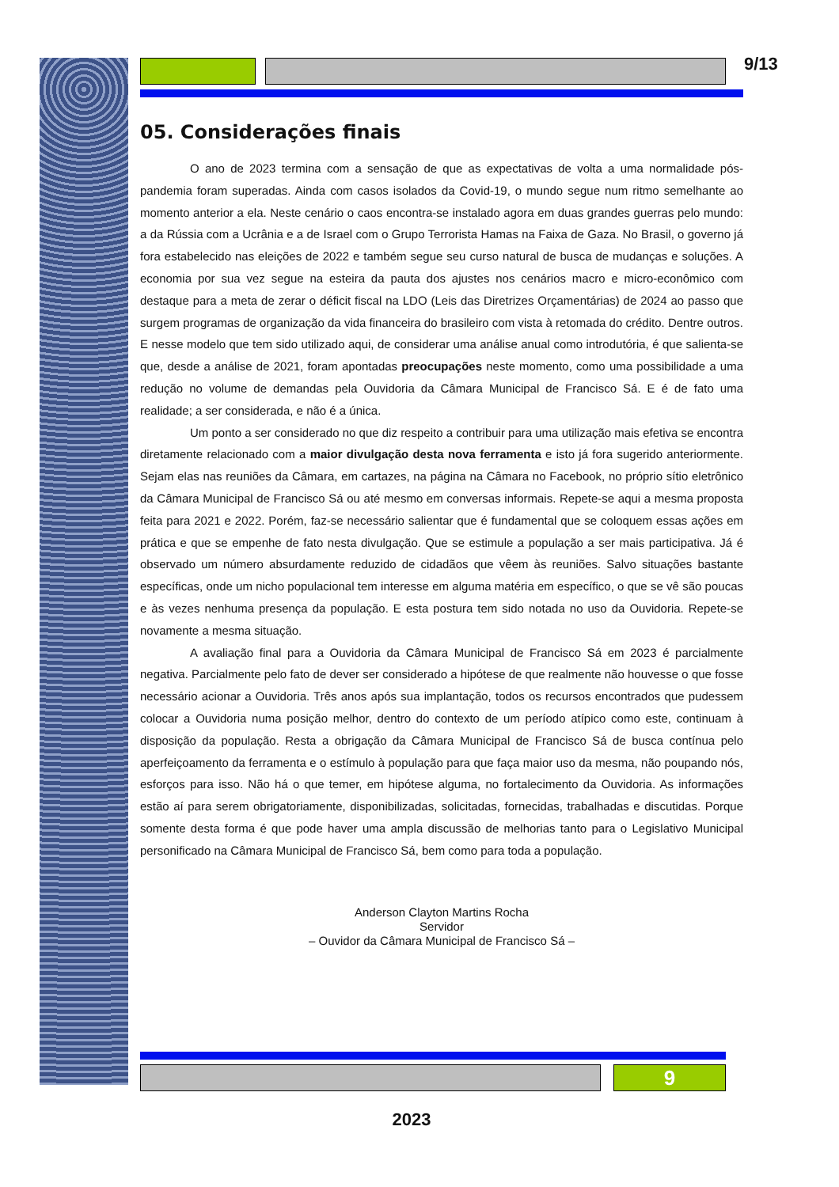9/13
05. Considerações finais
O ano de 2023 termina com a sensação de que as expectativas de volta a uma normalidade pós-pandemia foram superadas. Ainda com casos isolados da Covid-19, o mundo segue num ritmo semelhante ao momento anterior a ela. Neste cenário o caos encontra-se instalado agora em duas grandes guerras pelo mundo: a da Rússia com a Ucrânia e a de Israel com o Grupo Terrorista Hamas na Faixa de Gaza. No Brasil, o governo já fora estabelecido nas eleições de 2022 e também segue seu curso natural de busca de mudanças e soluções. A economia por sua vez segue na esteira da pauta dos ajustes nos cenários macro e micro-econômico com destaque para a meta de zerar o déficit fiscal na LDO (Leis das Diretrizes Orçamentárias) de 2024 ao passo que surgem programas de organização da vida financeira do brasileiro com vista à retomada do crédito. Dentre outros. E nesse modelo que tem sido utilizado aqui, de considerar uma análise anual como introdutória, é que salienta-se que, desde a análise de 2021, foram apontadas preocupações neste momento, como uma possibilidade a uma redução no volume de demandas pela Ouvidoria da Câmara Municipal de Francisco Sá. E é de fato uma realidade; a ser considerada, e não é a única.
Um ponto a ser considerado no que diz respeito a contribuir para uma utilização mais efetiva se encontra diretamente relacionado com a maior divulgação desta nova ferramenta e isto já fora sugerido anteriormente. Sejam elas nas reuniões da Câmara, em cartazes, na página na Câmara no Facebook, no próprio sítio eletrônico da Câmara Municipal de Francisco Sá ou até mesmo em conversas informais. Repete-se aqui a mesma proposta feita para 2021 e 2022. Porém, faz-se necessário salientar que é fundamental que se coloquem essas ações em prática e que se empenhe de fato nesta divulgação. Que se estimule a população a ser mais participativa. Já é observado um número absurdamente reduzido de cidadãos que vêem às reuniões. Salvo situações bastante específicas, onde um nicho populacional tem interesse em alguma matéria em específico, o que se vê são poucas e às vezes nenhuma presença da população. E esta postura tem sido notada no uso da Ouvidoria. Repete-se novamente a mesma situação.
A avaliação final para a Ouvidoria da Câmara Municipal de Francisco Sá em 2023 é parcialmente negativa. Parcialmente pelo fato de dever ser considerado a hipótese de que realmente não houvesse o que fosse necessário acionar a Ouvidoria. Três anos após sua implantação, todos os recursos encontrados que pudessem colocar a Ouvidoria numa posição melhor, dentro do contexto de um período atípico como este, continuam à disposição da população. Resta a obrigação da Câmara Municipal de Francisco Sá de busca contínua pelo aperfeiçoamento da ferramenta e o estímulo à população para que faça maior uso da mesma, não poupando nós, esforços para isso. Não há o que temer, em hipótese alguma, no fortalecimento da Ouvidoria. As informações estão aí para serem obrigatoriamente, disponibilizadas, solicitadas, fornecidas, trabalhadas e discutidas. Porque somente desta forma é que pode haver uma ampla discussão de melhorias tanto para o Legislativo Municipal personificado na Câmara Municipal de Francisco Sá, bem como para toda a população.
Anderson Clayton Martins Rocha
Servidor
– Ouvidor da Câmara Municipal de Francisco Sá –
9
2023